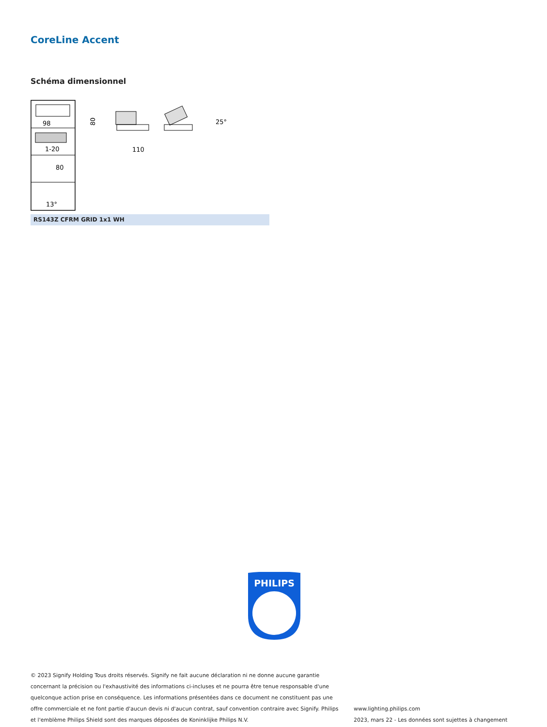CoreLine Accent
Schéma dimensionnel
98
1-20
80
13°
110
80
25°
RS143Z CFRM GRID 1x1 WH
PHILIPS
© 2023 Signify Holding Tous droits réservés. Signify ne fait aucune déclaration ni ne donne aucune garantie concernant la précision ou l'exhaustivité des informations ci-incluses et ne pourra être tenue responsable d'une quelconque action prise en conséquence. Les informations présentées dans ce document ne constituent pas une offre commerciale et ne font partie d'aucun devis ni d'aucun contrat, sauf convention contraire avec Signify. Philips et l'emblème Philips Shield sont des marques déposées de Koninklijke Philips N.V.
www.lighting.philips.com
2023, mars 22 - Les données sont sujettes à changement